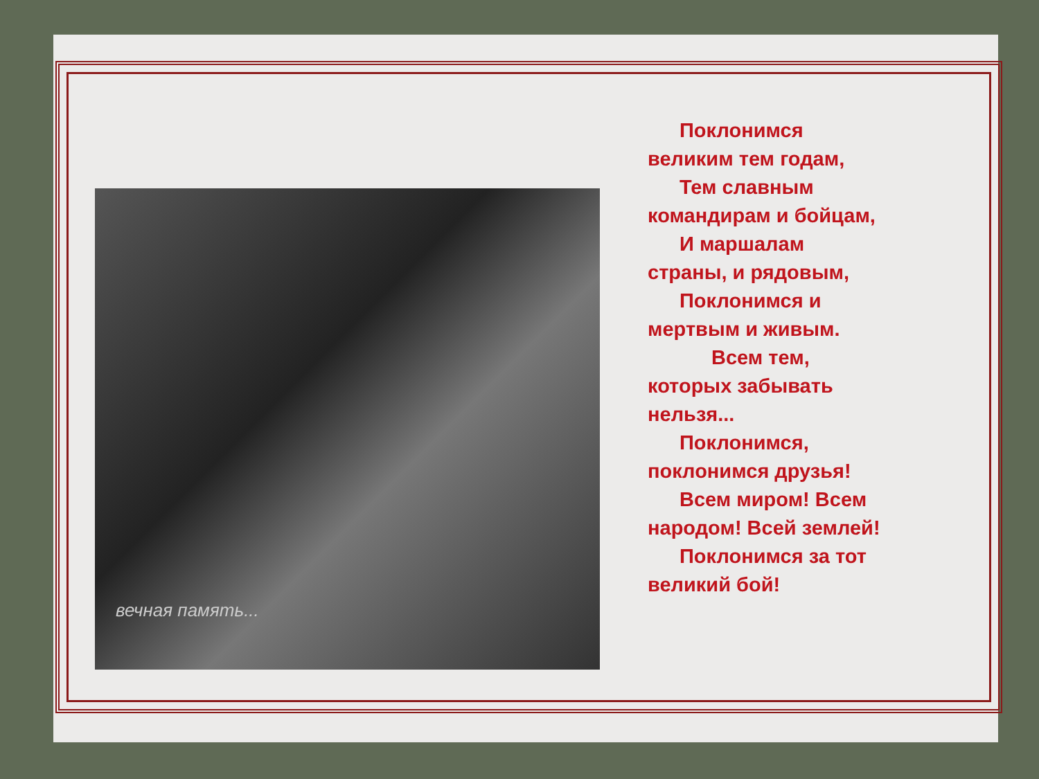вечная память...
Поклонимся
великим тем годам,
Тем славным
командирам и бойцам,
И маршалам
страны, и рядовым,
Поклонимся и
мертвым и живым.
Всем тем,
которых забывать нельзя...
Поклонимся,
поклонимся друзья!
Всем миром! Всем
народом! Всей землей!
Поклонимся за тот
великий бой!